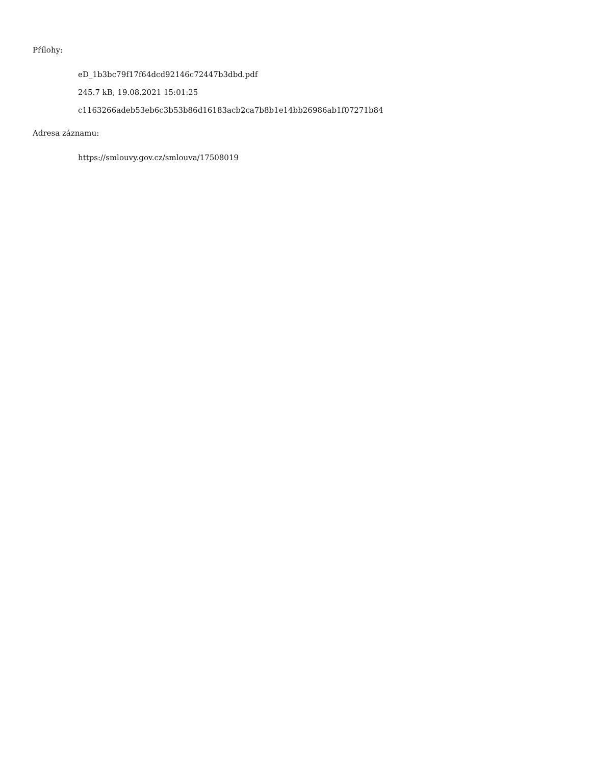Přílohy:
eD_1b3bc79f17f64dcd92146c72447b3dbd.pdf
245.7 kB, 19.08.2021 15:01:25
c1163266adeb53eb6c3b53b86d16183acb2ca7b8b1e14bb26986ab1f07271b84
Adresa záznamu:
https://smlouvy.gov.cz/smlouva/17508019